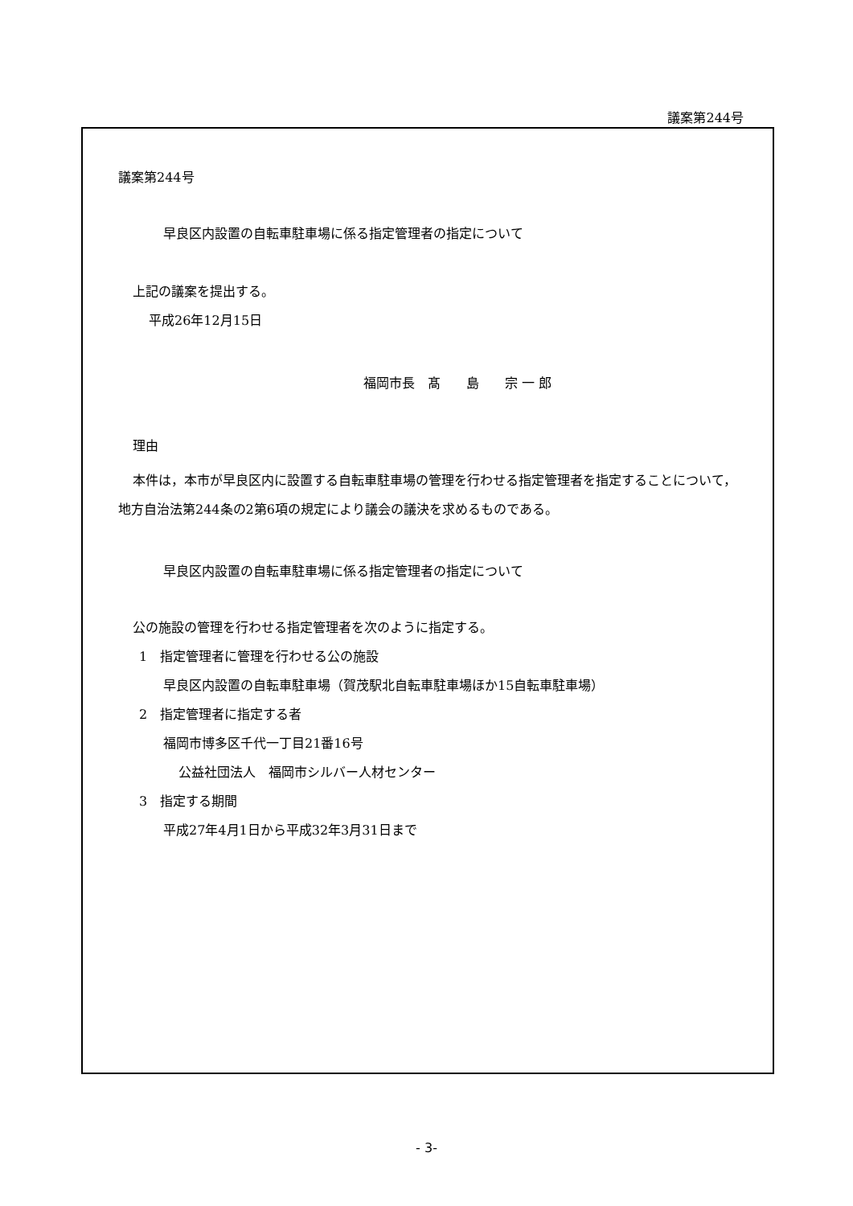議案第244号
議案第244号
早良区内設置の自転車駐車場に係る指定管理者の指定について
上記の議案を提出する。
平成26年12月15日
福岡市長　髙　　島　　宗 一 郎
理由
本件は，本市が早良区内に設置する自転車駐車場の管理を行わせる指定管理者を指定することについて，地方自治法第244条の2第6項の規定により議会の議決を求めるものである。
早良区内設置の自転車駐車場に係る指定管理者の指定について
公の施設の管理を行わせる指定管理者を次のように指定する。
1　指定管理者に管理を行わせる公の施設
早良区内設置の自転車駐車場（賀茂駅北自転車駐車場ほか15自転車駐車場）
2　指定管理者に指定する者
福岡市博多区千代一丁目21番16号
公益社団法人　福岡市シルバー人材センター
3　指定する期間
平成27年4月1日から平成32年3月31日まで
- 3-